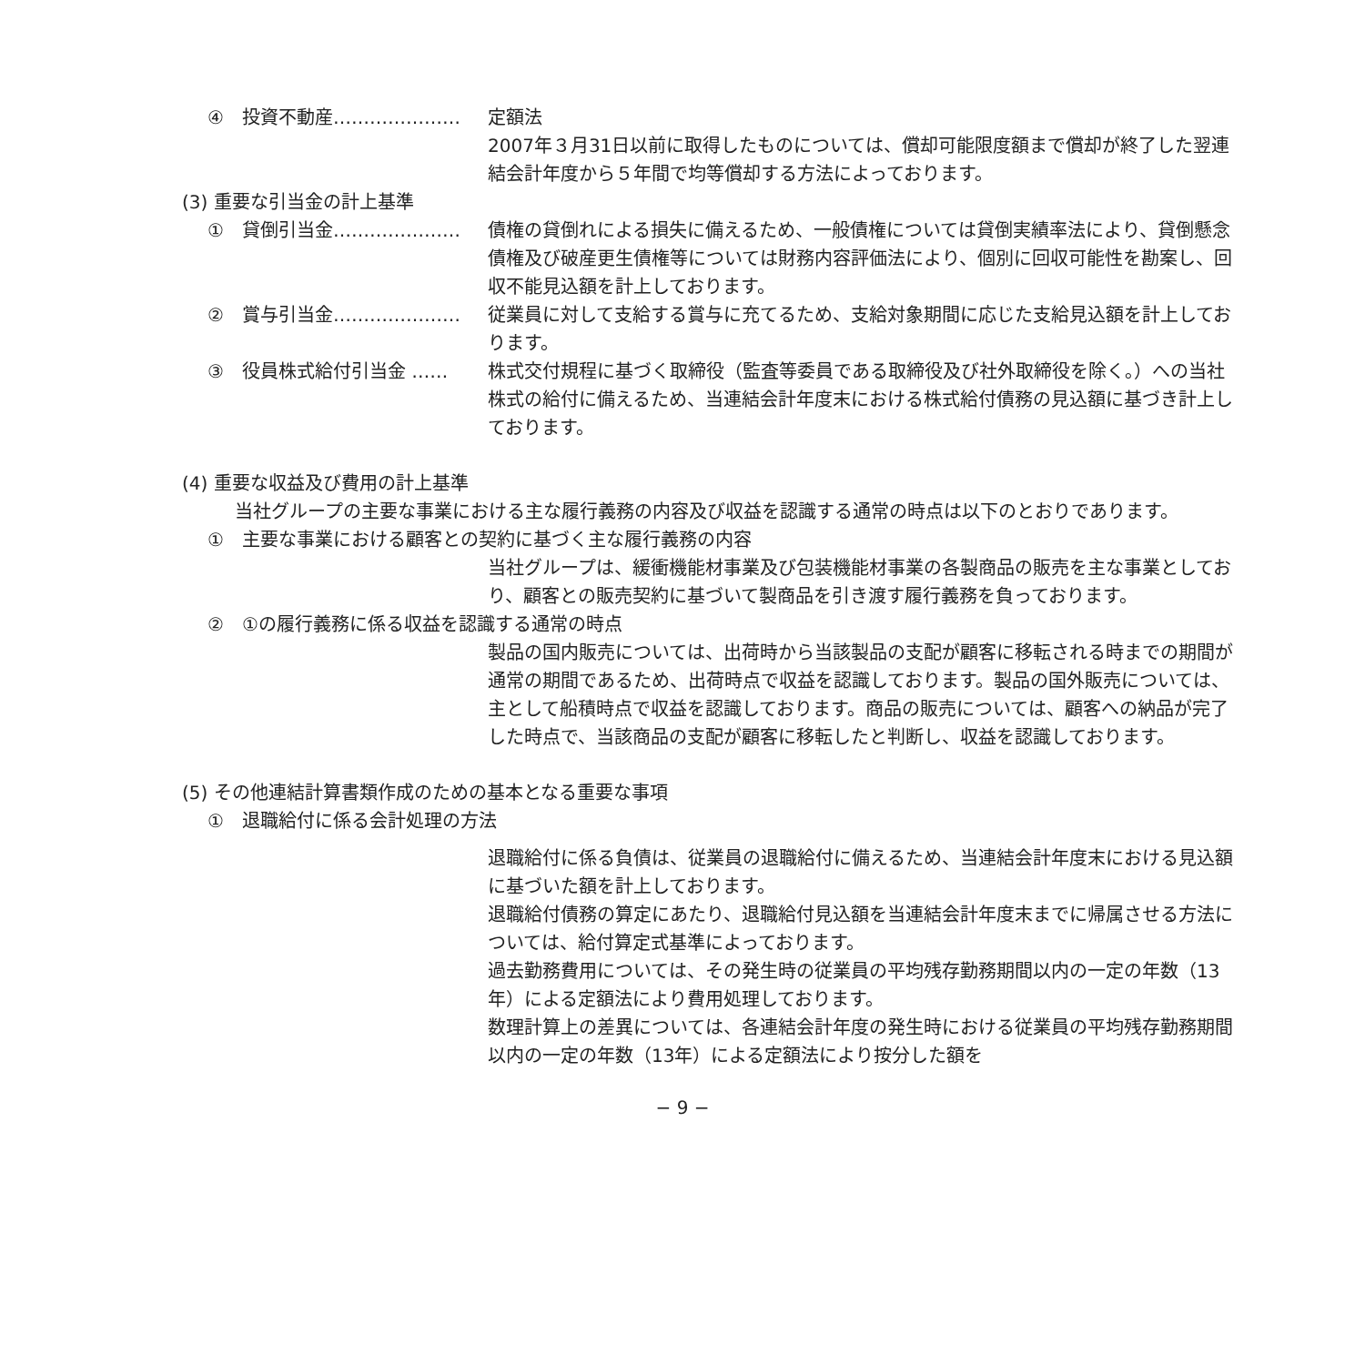④　投資不動産………………… 定額法
2007年３月31日以前に取得したものについては、償却可能限度額まで償却が終了した翌連結会計年度から５年間で均等償却する方法によっております。
(3) 重要な引当金の計上基準
①　貸倒引当金………………… 債権の貸倒れによる損失に備えるため、一般債権については貸倒実績率法により、貸倒懸念債権及び破産更生債権等については財務内容評価法により、個別に回収可能性を勘案し、回収不能見込額を計上しております。
②　賞与引当金………………… 従業員に対して支給する賞与に充てるため、支給対象期間に応じた支給見込額を計上しております。
③　役員株式給付引当金 …… 株式交付規程に基づく取締役（監査等委員である取締役及び社外取締役を除く。）への当社株式の給付に備えるため、当連結会計年度末における株式給付債務の見込額に基づき計上しております。
(4) 重要な収益及び費用の計上基準
当社グループの主要な事業における主な履行義務の内容及び収益を認識する通常の時点は以下のとおりであります。
①　主要な事業における顧客との契約に基づく主な履行義務の内容
当社グループは、緩衝機能材事業及び包装機能材事業の各製商品の販売を主な事業としており、顧客との販売契約に基づいて製商品を引き渡す履行義務を負っております。
②　①の履行義務に係る収益を認識する通常の時点
製品の国内販売については、出荷時から当該製品の支配が顧客に移転される時までの期間が通常の期間であるため、出荷時点で収益を認識しております。製品の国外販売については、主として船積時点で収益を認識しております。商品の販売については、顧客への納品が完了した時点で、当該商品の支配が顧客に移転したと判断し、収益を認識しております。
(5) その他連結計算書類作成のための基本となる重要な事項
①　退職給付に係る会計処理の方法
退職給付に係る負債は、従業員の退職給付に備えるため、当連結会計年度末における見込額に基づいた額を計上しております。
退職給付債務の算定にあたり、退職給付見込額を当連結会計年度末までに帰属させる方法については、給付算定式基準によっております。
過去勤務費用については、その発生時の従業員の平均残存勤務期間以内の一定の年数（13年）による定額法により費用処理しております。
数理計算上の差異については、各連結会計年度の発生時における従業員の平均残存勤務期間以内の一定の年数（13年）による定額法により按分した額を
− 9 −